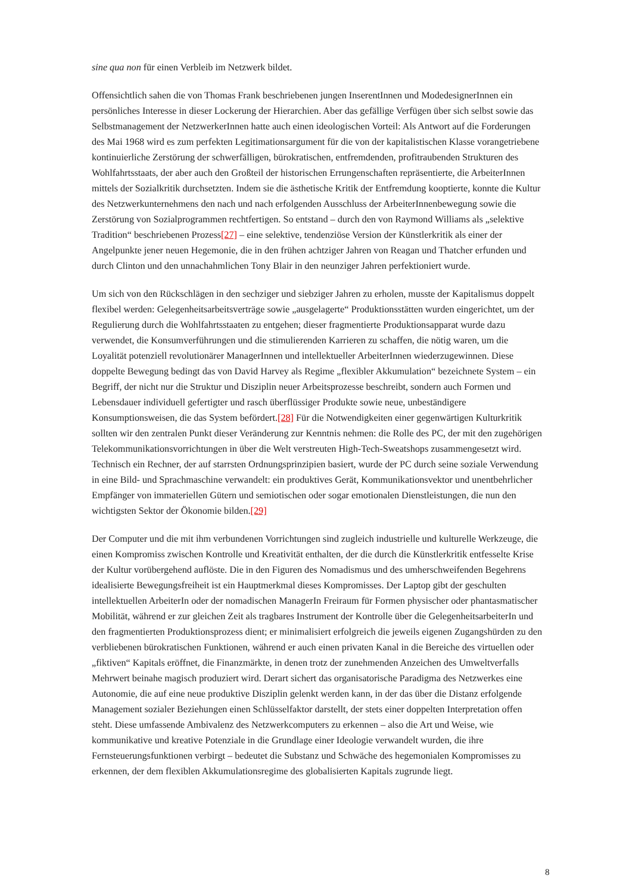sine qua non für einen Verbleib im Netzwerk bildet.
Offensichtlich sahen die von Thomas Frank beschriebenen jungen InserentInnen und ModedesignerInnen ein persönliches Interesse in dieser Lockerung der Hierarchien. Aber das gefällige Verfügen über sich selbst sowie das Selbstmanagement der NetzwerkerInnen hatte auch einen ideologischen Vorteil: Als Antwort auf die Forderungen des Mai 1968 wird es zum perfekten Legitimationsargument für die von der kapitalistischen Klasse vorangetriebene kontinuierliche Zerstörung der schwerfälligen, bürokratischen, entfremdenden, profitraubenden Strukturen des Wohlfahrtsstaats, der aber auch den Großteil der historischen Errungenschaften repräsentierte, die ArbeiterInnen mittels der Sozialkritik durchsetzten. Indem sie die ästhetische Kritik der Entfremdung kooptierte, konnte die Kultur des Netzwerkunternehmens den nach und nach erfolgenden Ausschluss der ArbeiterInnenbewegung sowie die Zerstörung von Sozialprogrammen rechtfertigen. So entstand – durch den von Raymond Williams als „selektive Tradition“ beschriebenen Prozess[27] – eine selektive, tendenziöse Version der Künstlerkritik als einer der Angelpunkte jener neuen Hegemonie, die in den frühen achtziger Jahren von Reagan und Thatcher erfunden und durch Clinton und den unnachahmlichen Tony Blair in den neunziger Jahren perfektioniert wurde.
Um sich von den Rückschlägen in den sechziger und siebziger Jahren zu erholen, musste der Kapitalismus doppelt flexibel werden: Gelegenheitsarbeitsverträge sowie „ausgelagerte“ Produktionsstätten wurden eingerichtet, um der Regulierung durch die Wohlfahrtsstaaten zu entgehen; dieser fragmentierte Produktionsapparat wurde dazu verwendet, die Konsumverführungen und die stimulierenden Karrieren zu schaffen, die nötig waren, um die Loyalität potenziell revolutionärer ManagerInnen und intellektueller ArbeiterInnen wiederzugewinnen. Diese doppelte Bewegung bedingt das von David Harvey als Regime „flexibler Akkumulation“ bezeichnete System – ein Begriff, der nicht nur die Struktur und Disziplin neuer Arbeitsprozesse beschreibt, sondern auch Formen und Lebensdauer individuell gefertigter und rasch überflüssiger Produkte sowie neue, unbeständigere Konsumptionsweisen, die das System befördert.[28] Für die Notwendigkeiten einer gegenwärtigen Kulturkritik sollten wir den zentralen Punkt dieser Veränderung zur Kenntnis nehmen: die Rolle des PC, der mit den zugehörigen Telekommunikationsvorrichtungen in über die Welt verstreuten High-Tech-Sweatshops zusammengesetzt wird. Technisch ein Rechner, der auf starrsten Ordnungsprinzipien basiert, wurde der PC durch seine soziale Verwendung in eine Bild- und Sprachmaschine verwandelt: ein produktives Gerät, Kommunikationsvektor und unentbehrlicher Empfänger von immateriellen Gütern und semiotischen oder sogar emotionalen Dienstleistungen, die nun den wichtigsten Sektor der Ökonomie bilden.[29]
Der Computer und die mit ihm verbundenen Vorrichtungen sind zugleich industrielle und kulturelle Werkzeuge, die einen Kompromiss zwischen Kontrolle und Kreativität enthalten, der die durch die Künstlerkritik entfesselte Krise der Kultur vorübergehend auflöste. Die in den Figuren des Nomadismus und des umherschweifenden Begehrens idealisierte Bewegungsfreiheit ist ein Hauptmerkmal dieses Kompromisses. Der Laptop gibt der geschulten intellektuellen ArbeiterIn oder der nomadischen ManagerIn Freiraum für Formen physischer oder phantasmatischer Mobilität, während er zur gleichen Zeit als tragbares Instrument der Kontrolle über die GelegenheitsarbeiterIn und den fragmentierten Produktionsprozess dient; er minimalisiert erfolgreich die jeweils eigenen Zugangshürden zu den verbliebenen bürokratischen Funktionen, während er auch einen privaten Kanal in die Bereiche des virtuellen oder „fiktiven“ Kapitals eröffnet, die Finanzmärkte, in denen trotz der zunehmenden Anzeichen des Umweltverfalls Mehrwert beinahe magisch produziert wird. Derart sichert das organisatorische Paradigma des Netzwerkes eine Autonomie, die auf eine neue produktive Disziplin gelenkt werden kann, in der das über die Distanz erfolgende Management sozialer Beziehungen einen Schlüsselfaktor darstellt, der stets einer doppelten Interpretation offen steht. Diese umfassende Ambivalenz des Netzwerkcomputers zu erkennen – also die Art und Weise, wie kommunikative und kreative Potenziale in die Grundlage einer Ideologie verwandelt wurden, die ihre Fernsteuerungsfunktionen verbirgt – bedeutet die Substanz und Schwäche des hegemonialen Kompromisses zu erkennen, der dem flexiblen Akkumulationsregime des globalisierten Kapitals zugrunde liegt.
8